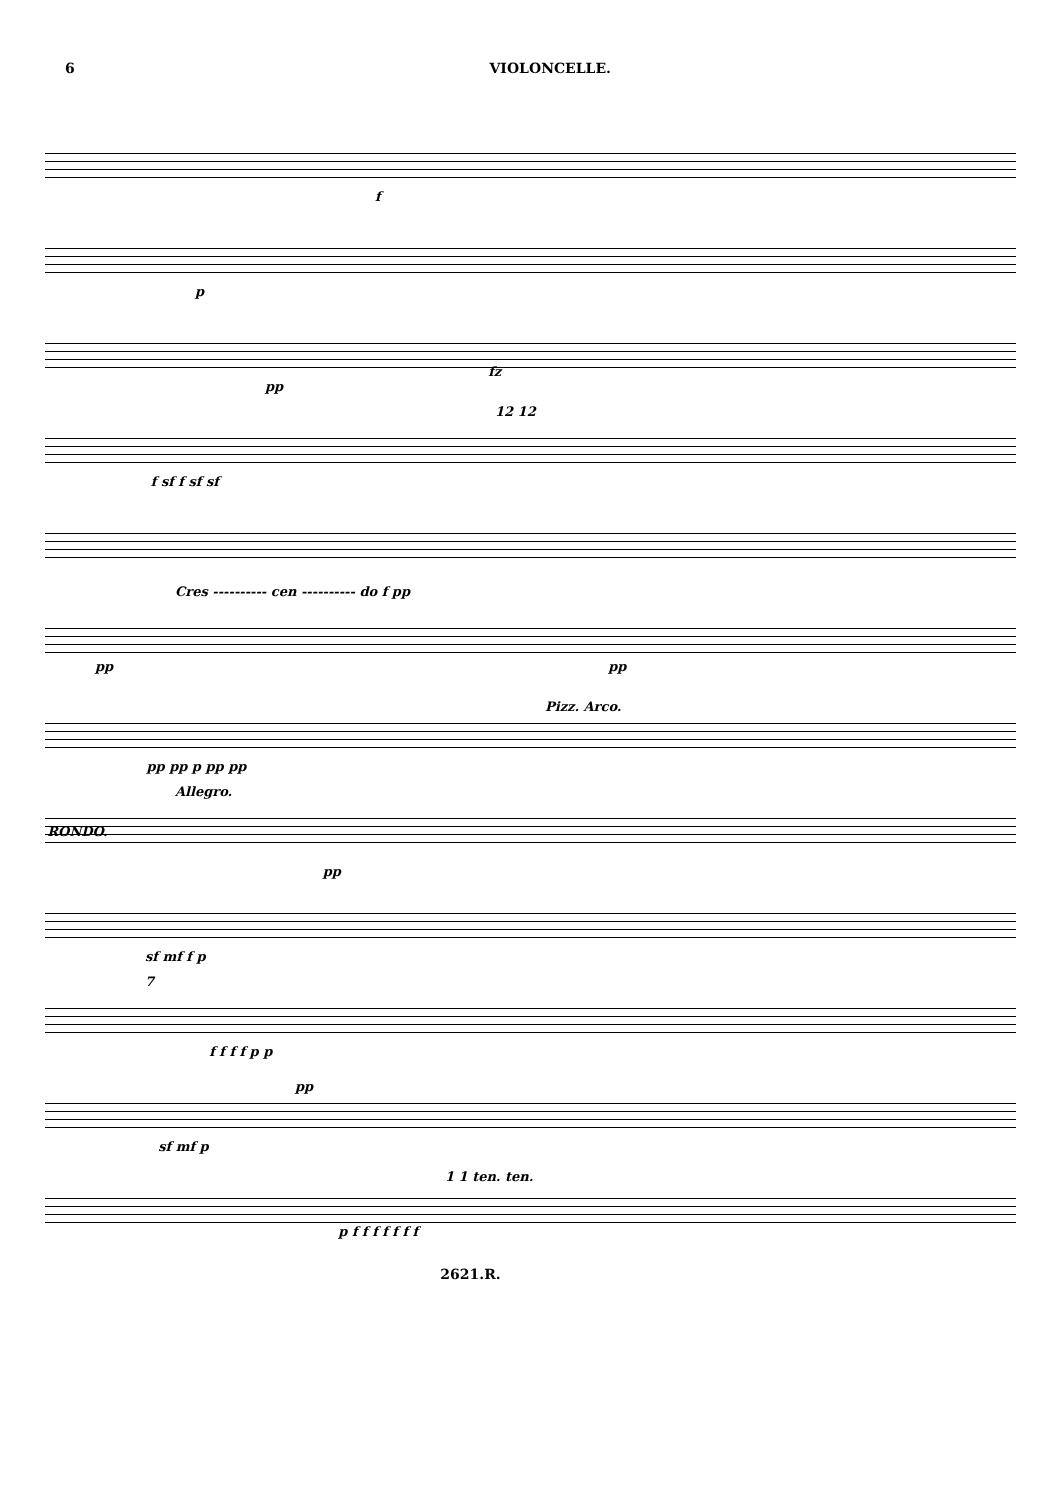6 VIOLONCELLE.
f
p
pp fz
12 12 f sf f sf sf
Cres ---------- cen ---------- do f pp
pp pp
Pizz. Arco. pp pp p pp pp
Allegro. RONDO. pp
sf mf f p
7 f f f f p p
pp sf mf p
1 1 ten. ten. p f f f f f f f
2621.R.